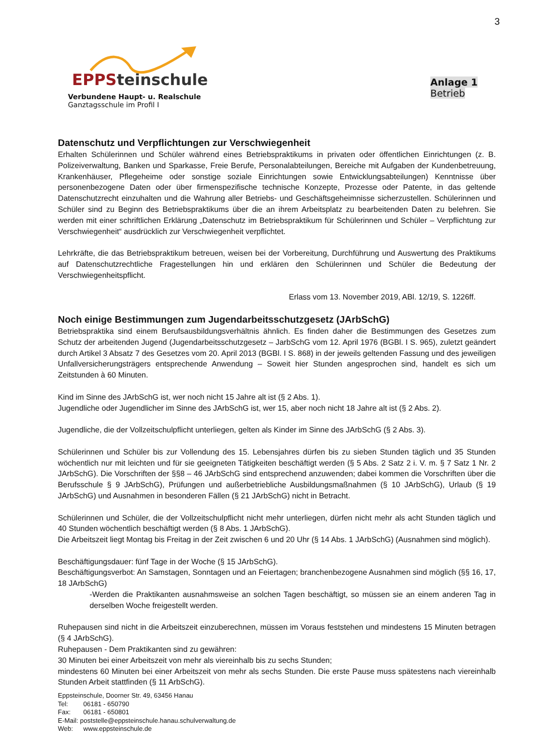3
EPPSteinschule
Verbundene Haupt- u. Realschule
Ganztagsschule im Profil I
Anlage 1
Betrieb
Datenschutz und Verpflichtungen zur Verschwiegenheit
Erhalten Schülerinnen und Schüler während eines Betriebspraktikums in privaten oder öffentlichen Einrichtungen (z. B. Polizeiverwaltung, Banken und Sparkasse, Freie Berufe, Personalabteilungen, Bereiche mit Aufgaben der Kundenbetreuung, Krankenhäuser, Pflegeheime oder sonstige soziale Einrichtungen sowie Entwicklungsabteilungen) Kenntnisse über personenbezogene Daten oder über firmenspezifische technische Konzepte, Prozesse oder Patente, in das geltende Datenschutzrecht einzuhalten und die Wahrung aller Betriebs- und Geschäftsgeheimnisse sicherzustellen. Schülerinnen und Schüler sind zu Beginn des Betriebspraktikums über die an ihrem Arbeitsplatz zu bearbeitenden Daten zu belehren. Sie werden mit einer schriftlichen Erklärung „Datenschutz im Betriebspraktikum für Schülerinnen und Schüler – Verpflichtung zur Verschwiegenheit“ ausdrücklich zur Verschwiegenheit verpflichtet.
Lehrkräfte, die das Betriebspraktikum betreuen, weisen bei der Vorbereitung, Durchführung und Auswertung des Praktikums auf Datenschutzrechtliche Fragestellungen hin und erklären den Schülerinnen und Schüler die Bedeutung der Verschwiegenheitspflicht.
Erlass vom 13. November 2019, ABl. 12/19, S. 1226ff.
Noch einige Bestimmungen zum Jugendarbeitsschutzgesetz (JArbSchG)
Betriebspraktika sind einem Berufsausbildungsverhältnis ähnlich. Es finden daher die Bestimmungen des Gesetzes zum Schutz der arbeitenden Jugend (Jugendarbeitsschutzgesetz – JarbSchG vom 12. April 1976 (BGBl. I S. 965), zuletzt geändert durch Artikel 3 Absatz 7 des Gesetzes vom 20. April 2013 (BGBl. I S. 868) in der jeweils geltenden Fassung und des jeweiligen Unfallversicherungsträgers entsprechende Anwendung – Soweit hier Stunden angesprochen sind, handelt es sich um Zeitstunden à 60 Minuten.
Kind im Sinne des JArbSchG ist, wer noch nicht 15 Jahre alt ist (§ 2 Abs. 1).
Jugendliche oder Jugendlicher im Sinne des JArbSchG ist, wer 15, aber noch nicht 18 Jahre alt ist (§ 2 Abs. 2).
Jugendliche, die der Vollzeitschulpflicht unterliegen, gelten als Kinder im Sinne des JArbSchG (§ 2 Abs. 3).
Schülerinnen und Schüler bis zur Vollendung des 15. Lebensjahres dürfen bis zu sieben Stunden täglich und 35 Stunden wöchentlich nur mit leichten und für sie geeigneten Tätigkeiten beschäftigt werden (§ 5 Abs. 2 Satz 2 i. V. m. § 7 Satz 1 Nr. 2 JArbSchG). Die Vorschriften der §§8 – 46 JArbSchG sind entsprechend anzuwenden; dabei kommen die Vorschriften über die Berufsschule § 9 JArbSchG), Prüfungen und außerbetriebliche Ausbildungsmaßnahmen (§ 10 JArbSchG), Urlaub (§ 19 JArbSchG) und Ausnahmen in besonderen Fällen (§ 21 JArbSchG) nicht in Betracht.
Schülerinnen und Schüler, die der Vollzeitschulpflicht nicht mehr unterliegen, dürfen nicht mehr als acht Stunden täglich und 40 Stunden wöchentlich beschäftigt werden (§ 8 Abs. 1 JArbSchG).
Die Arbeitszeit liegt Montag bis Freitag in der Zeit zwischen 6 und 20 Uhr (§ 14 Abs. 1 JArbSchG) (Ausnahmen sind möglich).
Beschäftigungsdauer: fünf Tage in der Woche (§ 15 JArbSchG).
Beschäftigungsverbot: An Samstagen, Sonntagen und an Feiertagen; branchenbezogene Ausnahmen sind möglich (§§ 16, 17, 18 JArbSchG)
-Werden die Praktikanten ausnahmsweise an solchen Tagen beschäftigt, so müssen sie an einem anderen Tag in derselben Woche freigestellt werden.
Ruhepausen sind nicht in die Arbeitszeit einzuberechnen, müssen im Voraus feststehen und mindestens 15 Minuten betragen (§ 4 JArbSchG).
Ruhepausen - Dem Praktikanten sind zu gewähren:
30 Minuten bei einer Arbeitszeit von mehr als viereinhalb bis zu sechs Stunden;
mindestens 60 Minuten bei einer Arbeitszeit von mehr als sechs Stunden. Die erste Pause muss spätestens nach viereinhalb Stunden Arbeit stattfinden (§ 11 ArbSchG).
Eppsteinschule, Doorner Str. 49, 63456 Hanau
Tel: 06181 - 650790
Fax: 06181 - 650801
E-Mail: poststelle@eppsteinschule.hanau.schulverwaltung.de
Web: www.eppsteinschule.de